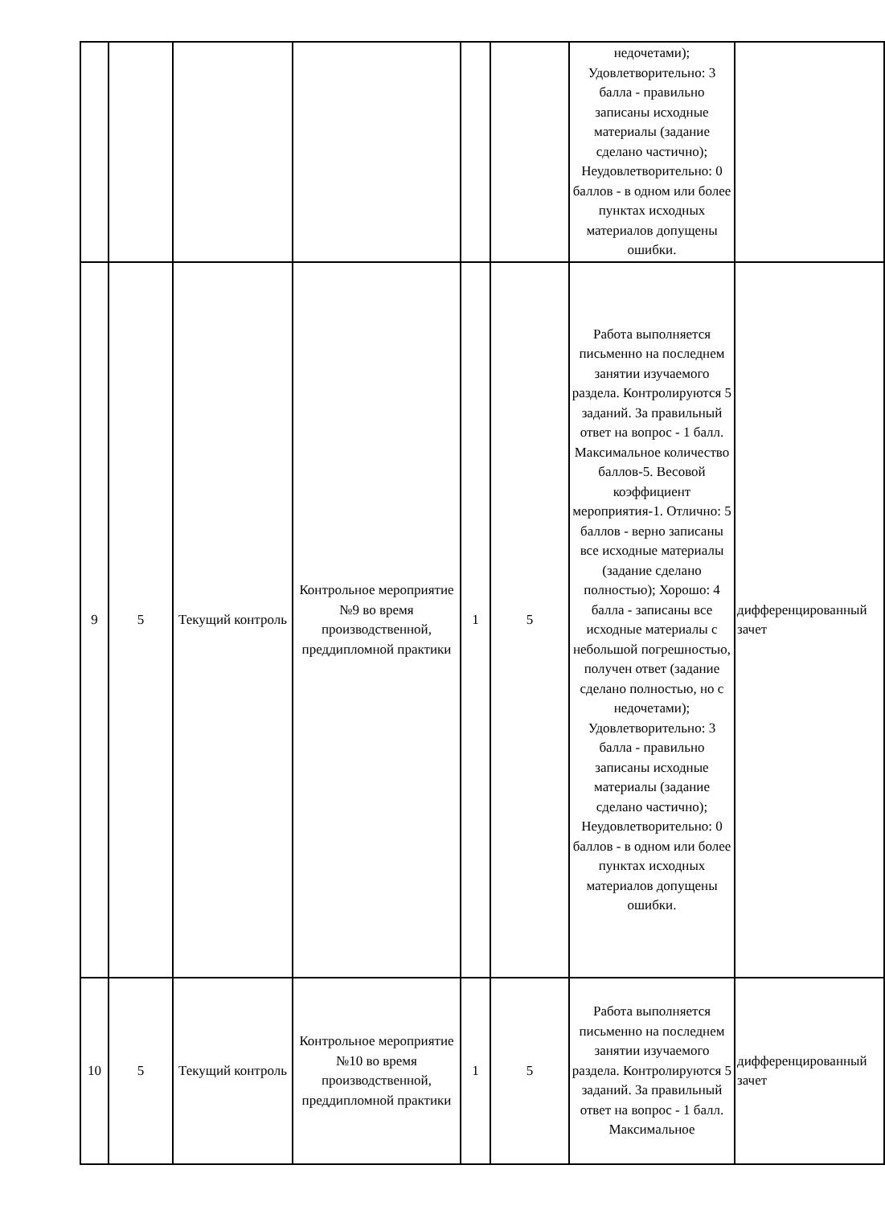| | | | | | | недочетами); Удовлетворительно: 3 балла - правильно записаны исходные материалы (задание сделано частично); Неудовлетворительно: 0 баллов - в одном или более пунктах исходных материалов допущены ошибки. | |
| 9 | 5 | Текущий контроль | Контрольное мероприятие №9 во время производственной, преддипломной практики | 1 | 5 | Работа выполняется письменно на последнем занятии изучаемого раздела. Контролируются 5 заданий. За правильный ответ на вопрос - 1 балл. Максимальное количество баллов-5. Весовой коэффициент мероприятия-1. Отлично: 5 баллов - верно записаны все исходные материалы (задание сделано полностью); Хорошо: 4 балла - записаны все исходные материалы с небольшой погрешностью, получен ответ (задание сделано полностью, но с недочетами); Удовлетворительно: 3 балла - правильно записаны исходные материалы (задание сделано частично); Неудовлетворительно: 0 баллов - в одном или более пунктах исходных материалов допущены ошибки. | дифференцированный зачет |
| 10 | 5 | Текущий контроль | Контрольное мероприятие №10 во время производственной, преддипломной практики | 1 | 5 | Работа выполняется письменно на последнем занятии изучаемого раздела. Контролируются 5 заданий. За правильный ответ на вопрос - 1 балл. Максимальное | дифференцированный зачет |